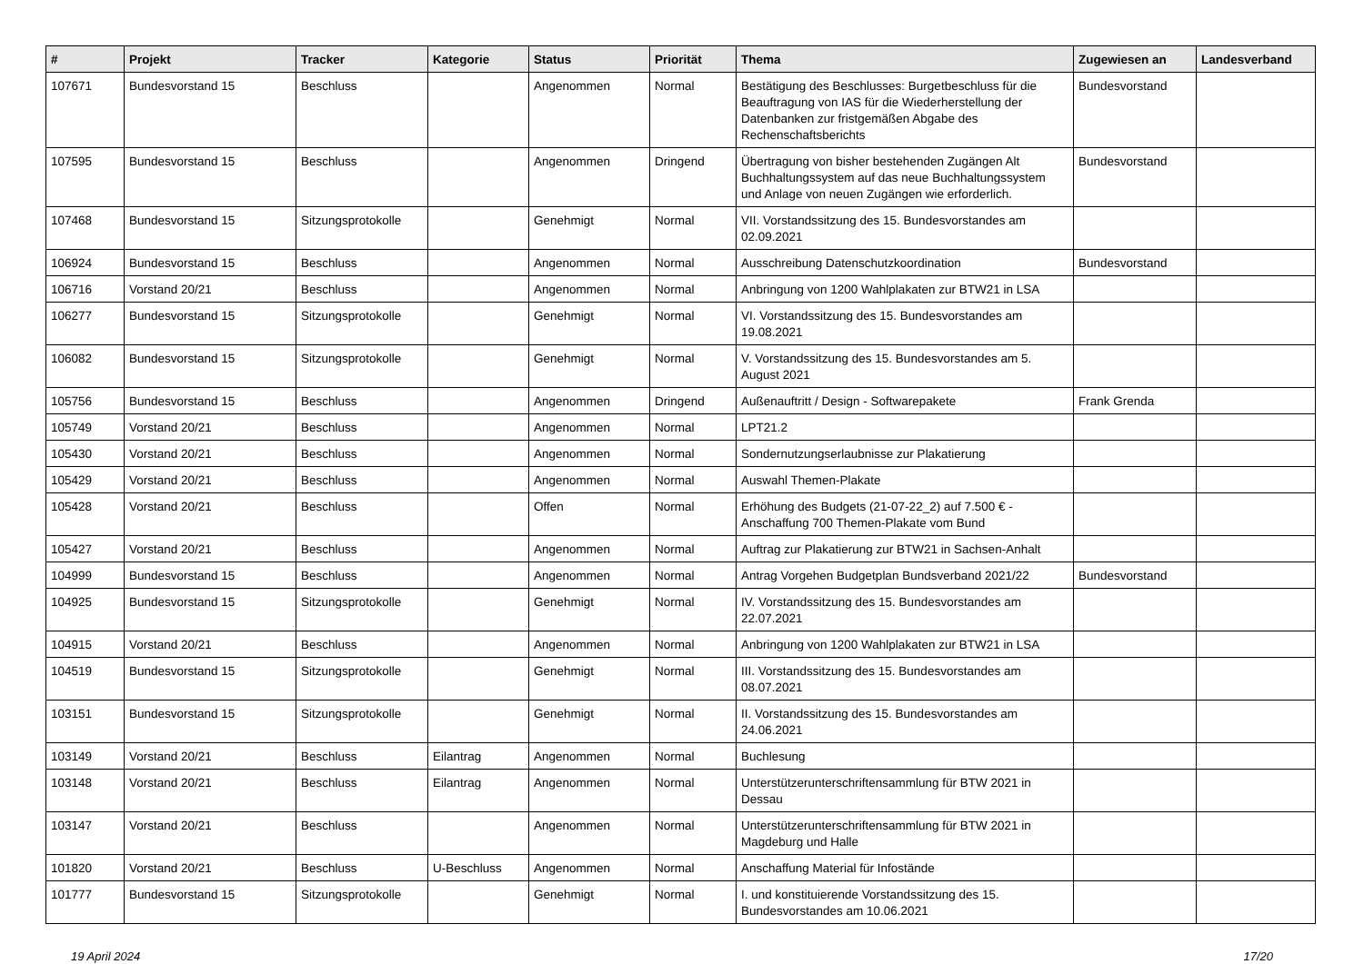| # | Projekt | Tracker | Kategorie | Status | Priorität | Thema | Zugewiesen an | Landesverband |
| --- | --- | --- | --- | --- | --- | --- | --- | --- |
| 107671 | Bundesvorstand 15 | Beschluss | | Angenommen | Normal | Bestätigung des Beschlusses: Burgetbeschluss für die Beauftragung von IAS für die Wiederherstellung der Datenbanken zur fristgemäßen Abgabe des Rechenschaftsberichts | Bundesvorstand | |
| 107595 | Bundesvorstand 15 | Beschluss | | Angenommen | Dringend | Übertragung von bisher bestehenden Zugängen Alt Buchhaltungssystem auf das neue Buchhaltungssystem und Anlage von neuen Zugängen wie erforderlich. | Bundesvorstand | |
| 107468 | Bundesvorstand 15 | Sitzungsprotokolle | | Genehmigt | Normal | VII. Vorstandssitzung des 15. Bundesvorstandes am 02.09.2021 | | |
| 106924 | Bundesvorstand 15 | Beschluss | | Angenommen | Normal | Ausschreibung Datenschutzkoordination | Bundesvorstand | |
| 106716 | Vorstand 20/21 | Beschluss | | Angenommen | Normal | Anbringung von 1200 Wahlplakaten zur BTW21 in LSA | | |
| 106277 | Bundesvorstand 15 | Sitzungsprotokolle | | Genehmigt | Normal | VI. Vorstandssitzung des 15. Bundesvorstandes am 19.08.2021 | | |
| 106082 | Bundesvorstand 15 | Sitzungsprotokolle | | Genehmigt | Normal | V. Vorstandssitzung des 15. Bundesvorstandes am 5. August 2021 | | |
| 105756 | Bundesvorstand 15 | Beschluss | | Angenommen | Dringend | Außenauftritt / Design - Softwarepakete | Frank Grenda | |
| 105749 | Vorstand 20/21 | Beschluss | | Angenommen | Normal | LPT21.2 | | |
| 105430 | Vorstand 20/21 | Beschluss | | Angenommen | Normal | Sondernutzungserlaubnisse zur Plakatierung | | |
| 105429 | Vorstand 20/21 | Beschluss | | Angenommen | Normal | Auswahl Themen-Plakate | | |
| 105428 | Vorstand 20/21 | Beschluss | | Offen | Normal | Erhöhung des Budgets (21-07-22_2) auf 7.500 € - Anschaffung 700 Themen-Plakate vom Bund | | |
| 105427 | Vorstand 20/21 | Beschluss | | Angenommen | Normal | Auftrag zur Plakatierung zur BTW21 in Sachsen-Anhalt | | |
| 104999 | Bundesvorstand 15 | Beschluss | | Angenommen | Normal | Antrag Vorgehen Budgetplan Bundsverband 2021/22 | Bundesvorstand | |
| 104925 | Bundesvorstand 15 | Sitzungsprotokolle | | Genehmigt | Normal | IV. Vorstandssitzung des 15. Bundesvorstandes am 22.07.2021 | | |
| 104915 | Vorstand 20/21 | Beschluss | | Angenommen | Normal | Anbringung von 1200 Wahlplakaten zur BTW21 in LSA | | |
| 104519 | Bundesvorstand 15 | Sitzungsprotokolle | | Genehmigt | Normal | III. Vorstandssitzung des 15. Bundesvorstandes am 08.07.2021 | | |
| 103151 | Bundesvorstand 15 | Sitzungsprotokolle | | Genehmigt | Normal | II. Vorstandssitzung des 15. Bundesvorstandes am 24.06.2021 | | |
| 103149 | Vorstand 20/21 | Beschluss | Eilantrag | Angenommen | Normal | Buchlesung | | |
| 103148 | Vorstand 20/21 | Beschluss | Eilantrag | Angenommen | Normal | Unterstützerunterschriftensammlung für BTW 2021 in Dessau | | |
| 103147 | Vorstand 20/21 | Beschluss | | Angenommen | Normal | Unterstützerunterschriftensammlung für BTW 2021 in Magdeburg und Halle | | |
| 101820 | Vorstand 20/21 | Beschluss | U-Beschluss | Angenommen | Normal | Anschaffung Material für Infostände | | |
| 101777 | Bundesvorstand 15 | Sitzungsprotokolle | | Genehmigt | Normal | I. und konstituierende Vorstandssitzung des 15. Bundesvorstandes am 10.06.2021 | | |
19 April 2024 17/20